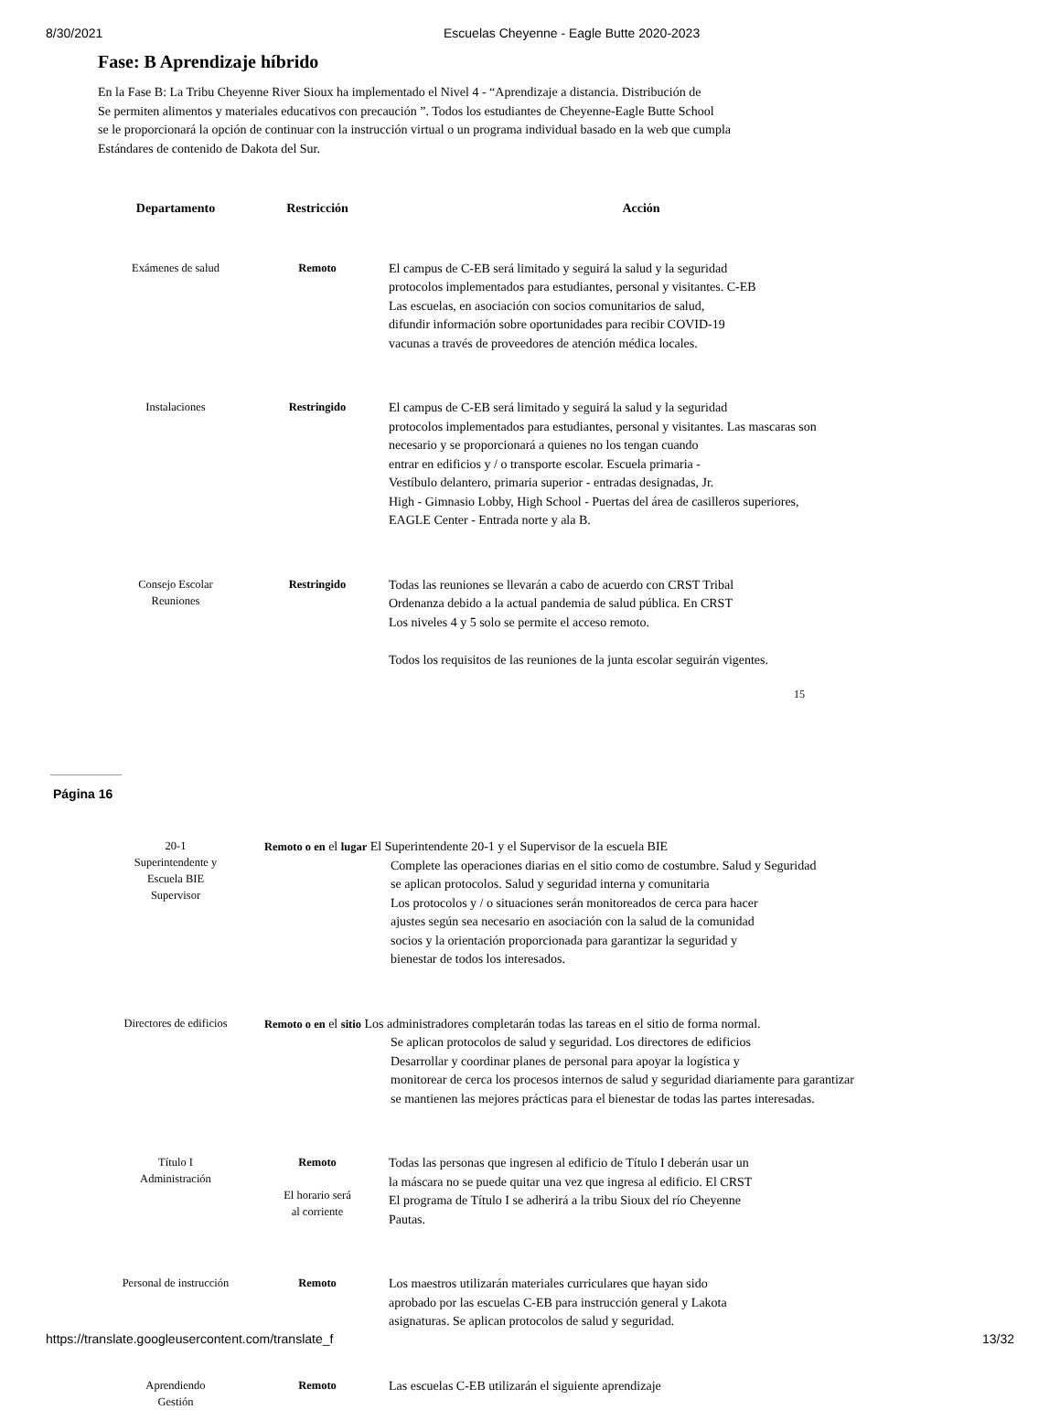8/30/2021 Escuelas Cheyenne - Eagle Butte 2020-2023
Fase: B Aprendizaje híbrido
En la Fase B: La Tribu Cheyenne River Sioux ha implementado el Nivel 4 - “Aprendizaje a distancia. Distribución de
Se permiten alimentos y materiales educativos con precaución ”. Todos los estudiantes de Cheyenne-Eagle Butte School
se le proporcionará la opción de continuar con la instrucción virtual o un programa individual basado en la web que cumpla
Estándares de contenido de Dakota del Sur.
| Departamento | Restricción | Acción |
| --- | --- | --- |
| Exámenes de salud | Remoto | El campus de C-EB será limitado y seguirá la salud y la seguridad protocolos implementados para estudiantes, personal y visitantes. C-EB Las escuelas, en asociación con socios comunitarios de salud, difundir información sobre oportunidades para recibir COVID-19 vacunas a través de proveedores de atención médica locales. |
| Instalaciones | Restringido | El campus de C-EB será limitado y seguirá la salud y la seguridad protocolos implementados para estudiantes, personal y visitantes. Las mascaras son necesario y se proporcionará a quienes no los tengan cuando entrar en edificios y / o transporte escolar. Escuela primaria - Vestíbulo delantero, primaria superior - entradas designadas, Jr. High - Gimnasio Lobby, High School - Puertas del área de casilleros superiores, EAGLE Center - Entrada norte y ala B. |
| Consejo Escolar Reuniones | Restringido | Todas las reuniones se llevarán a cabo de acuerdo con CRST Tribal Ordenanza debido a la actual pandemia de salud pública. En CRST Los niveles 4 y 5 solo se permite el acceso remoto. Todos los requisitos de las reuniones de la junta escolar seguirán vigentes. |
15
Página 16
| 20-1 Superintendente y Escuela BIE Supervisor | Remoto o en el lugar El Superintendente 20-1 y el Supervisor de la escuela BIE Complete las operaciones diarias en el sitio como de costumbre. Salud y Seguridad se aplican protocolos. Salud y seguridad interna y comunitaria Los protocolos y / o situaciones serán monitoreados de cerca para hacer ajustes según sea necesario en asociación con la salud de la comunidad socios y la orientación proporcionada para garantizar la seguridad y bienestar de todos los interesados. | |
| Directores de edificios | Remoto o en el sitio Los administradores completarán todas las tareas en el sitio de forma normal. Se aplican protocolos de salud y seguridad. Los directores de edificios Desarrollar y coordinar planes de personal para apoyar la logística y monitorear de cerca los procesos internos de salud y seguridad diariamente para garantizar se mantienen las mejores prácticas para el bienestar de todas las partes interesadas. | |
| Título I Administración | Remoto El horario será al corriente | Todas las personas que ingresen al edificio de Título I deberán usar un la máscara no se puede quitar una vez que ingresa al edificio. El CRST El programa de Título I se adherirá a la tribu Sioux del río Cheyenne Pautas. |
| Personal de instrucción | Remoto | Los maestros utilizarán materiales curriculares que hayan sido aprobado por las escuelas C-EB para instrucción general y Lakota asignaturas. Se aplican protocolos de salud y seguridad. |
| Aprendiendo Gestión | Remoto | Las escuelas C-EB utilizarán el siguiente aprendizaje |
https://translate.googleusercontent.com/translate_f 13/32